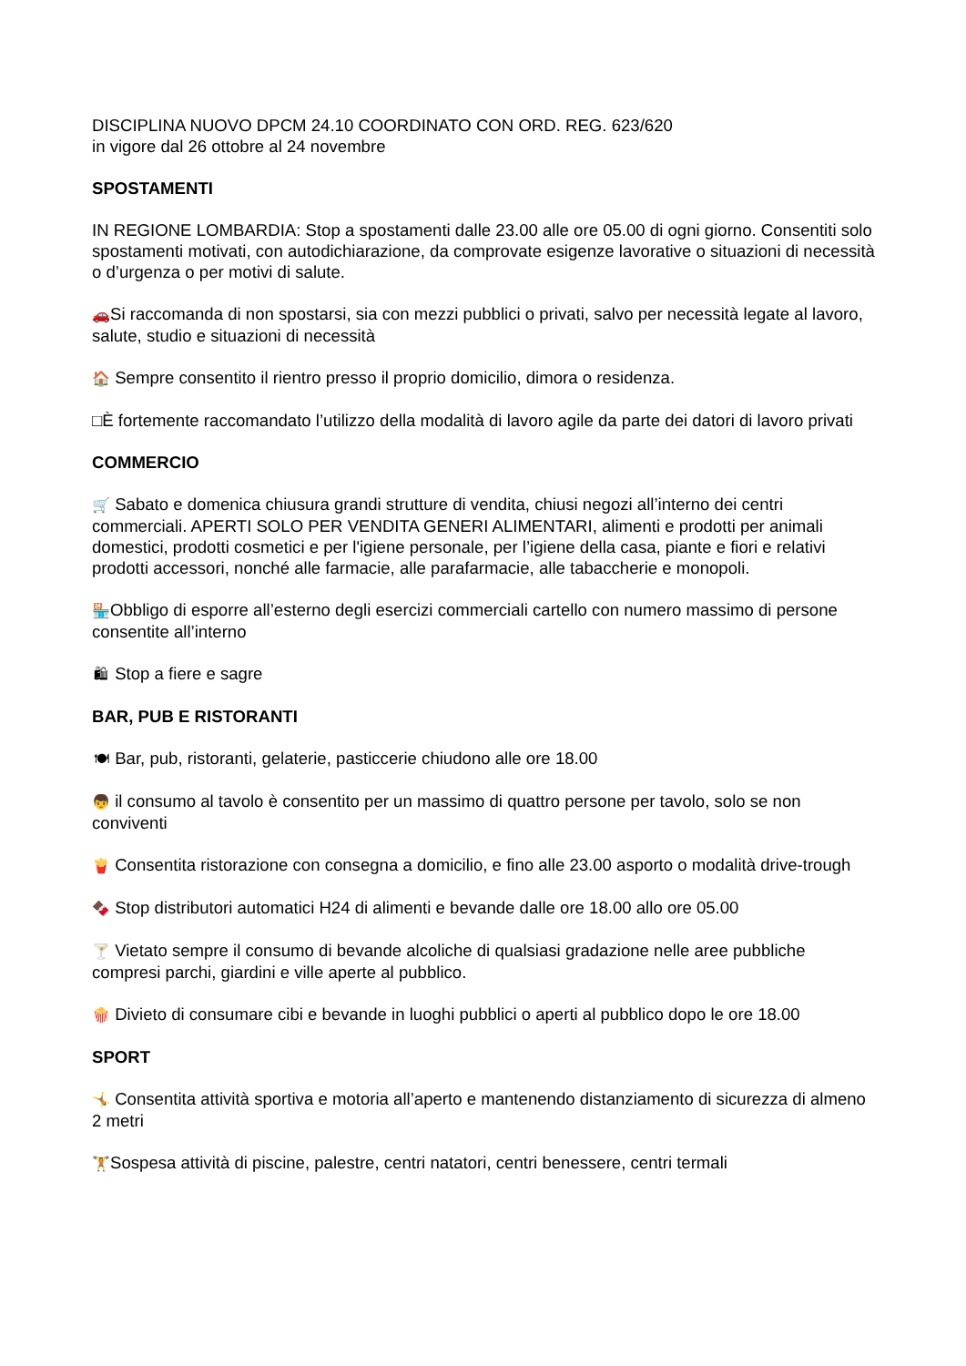DISCIPLINA NUOVO DPCM 24.10 COORDINATO CON ORD. REG. 623/620
in vigore dal 26 ottobre al 24 novembre
SPOSTAMENTI
IN REGIONE LOMBARDIA: Stop a spostamenti dalle 23.00 alle ore 05.00 di ogni giorno. Consentiti solo spostamenti motivati, con autodichiarazione, da comprovate esigenze lavorative o situazioni di necessità o d’urgenza o per motivi di salute.
🚗 Si raccomanda di non spostarsi, sia con mezzi pubblici o privati, salvo per necessità legate al lavoro, salute, studio e situazioni di necessità
🏠 Sempre consentito il rientro presso il proprio domicilio, dimora o residenza.
□È fortemente raccomandato l’utilizzo della modalità di lavoro agile da parte dei datori di lavoro privati
COMMERCIO
🛒 Sabato e domenica chiusura grandi strutture di vendita, chiusi negozi all’interno dei centri commerciali. APERTI SOLO PER VENDITA GENERI ALIMENTARI, alimenti e prodotti per animali domestici, prodotti cosmetici e per l'igiene personale, per l’igiene della casa, piante e fiori e relativi prodotti accessori, nonché alle farmacie, alle parafarmacie, alle tabaccherie e monopoli.
🏪 Obbligo di esporre all’esterno degli esercizi commerciali cartello con numero massimo di persone consentite all’interno
🛍 Stop a fiere e sagre
BAR, PUB E RISTORANTI
🍽 Bar, pub, ristoranti, gelaterie, pasticcerie chiudono alle ore 18.00
👦 il consumo al tavolo è consentito per un massimo di quattro persone per tavolo, solo se non conviventi
🍟 Consentita ristorazione con consegna a domicilio, e fino alle 23.00 asporto o modalità drive-trough
🍫 Stop distributori automatici H24 di alimenti e bevande dalle ore 18.00 allo ore 05.00
🍸 Vietato sempre il consumo di bevande alcoliche di qualsiasi gradazione nelle aree pubbliche compresi parchi, giardini e ville aperte al pubblico.
🍿 Divieto di consumare cibi e bevande in luoghi pubblici o aperti al pubblico dopo le ore 18.00
SPORT
🤸 Consentita attività sportiva e motoria all’aperto e mantenendo distanziamento di sicurezza di almeno 2 metri
🏋 Sospesa attività di piscine, palestre, centri natatori, centri benessere, centri termali